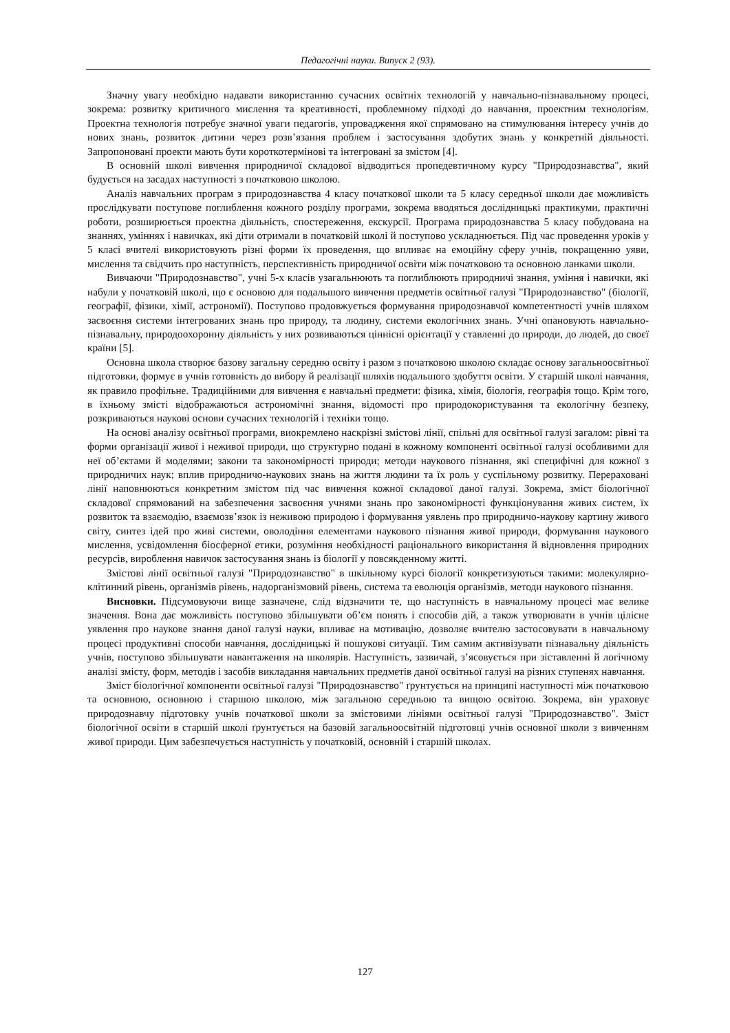Педагогічні науки. Випуск 2 (93).
Значну увагу необхідно надавати використанню сучасних освітніх технологій у навчально-пізнавальному процесі, зокрема: розвитку критичного мислення та креативності, проблемному підході до навчання, проектним технологіям. Проектна технологія потребує значної уваги педагогів, упровадження якої спрямовано на стимулювання інтересу учнів до нових знань, розвиток дитини через розв’язання проблем і застосування здобутих знань у конкретній діяльності. Запропоновані проекти мають бути короткотермінові та інтегровані за змістом [4].
В основній школі вивчення природничої складової відводиться пропедевтичному курсу "Природознавства", який будується на засадах наступності з початковою школою.
Аналіз навчальних програм з природознавства 4 класу початкової школи та 5 класу середньої школи дає можливість прослідкувати поступове поглиблення кожного розділу програми, зокрема вводяться дослідницькі практикуми, практичні роботи, розширюється проектна діяльність, спостереження, екскурсії. Програма природознавства 5 класу побудована на знаннях, уміннях і навичках, які діти отримали в початковій школі й поступово ускладнюється. Під час проведення уроків у 5 класі вчителі використовують різні форми їх проведення, що впливає на емоційну сферу учнів, покращенню уяви, мислення та свідчить про наступність, перспективність природничої освіти між початковою та основною ланками школи.
Вивчаючи "Природознавство", учні 5-х класів узагальнюють та поглиблюють природничі знання, уміння і навички, які набули у початковій школі, що є основою для подальшого вивчення предметів освітньої галузі "Природознавство" (біології, географії, фізики, хімії, астрономії). Поступово продовжується формування природознавчої компетентності учнів шляхом засвоєння системи інтегрованих знань про природу, та людину, системи екологічних знань. Учні опановують навчально-пізнавальну, природоохоронну діяльність у них розвиваються ціннісні орієнтації у ставленні до природи, до людей, до своєї країни [5].
Основна школа створює базову загальну середню освіту і разом з початковою школою складає основу загальноосвітньої підготовки, формує в учнів готовність до вибору й реалізації шляхів подальшого здобуття освіти. У старшій школі навчання, як правило профільне. Традиційними для вивчення є навчальні предмети: фізика, хімія, біологія, географія тощо. Крім того, в їхньому змісті відображаються астрономічні знання, відомості про природокористування та екологічну безпеку, розкриваються наукові основи сучасних технологій і техніки тощо.
На основі аналізу освітньої програми, виокремлено наскрізні змістові лінії, спільні для освітньої галузі загалом: рівні та форми організації живої і неживої природи, що структурно подані в кожному компоненті освітньої галузі особливими для неї об’єктами й моделями; закони та закономірності природи; методи наукового пізнання, які специфічні для кожної з природничих наук; вплив природничо-наукових знань на життя людини та їх роль у суспільному розвитку. Перераховані лінії наповнюються конкретним змістом під час вивчення кожної складової даної галузі. Зокрема, зміст біологічної складової спрямований на забезпечення засвоєння учнями знань про закономірності функціонування живих систем, їх розвиток та взаємодію, взаємозв’язок із неживою природою і формування уявлень про природничо-наукову картину живого світу, синтез ідей про живі системи, оволодіння елементами наукового пізнання живої природи, формування наукового мислення, усвідомлення біосферної етики, розуміння необхідності раціонального використання й відновлення природних ресурсів, вироблення навичок застосування знань із біології у повсякденному житті.
Змістові лінії освітньої галузі "Природознавство" в шкільному курсі біології конкретизуються такими: молекулярно-клітинний рівень, організмів рівень, надорганізмовий рівень, система та еволюція організмів, методи наукового пізнання.
Висновки. Підсумовуючи вище зазначене, слід відзначити те, що наступність в навчальному процесі має велике значення. Вона дає можливість поступово збільшувати об’єм понять і способів дій, а також утворювати в учнів цілісне уявлення про наукове знання даної галузі науки, впливає на мотивацію, дозволяє вчителю застосовувати в навчальному процесі продуктивні способи навчання, дослідницькі й пошукові ситуації. Тим самим активізувати пізнавальну діяльність учнів, поступово збільшувати навантаження на школярів. Наступність, зазвичай, з’ясовується при зіставленні й логічному аналізі змісту, форм, методів і засобів викладання навчальних предметів даної освітньої галузі на різних ступенях навчання.
Зміст біологічної компоненти освітньої галузі "Природознавство" ґрунтується на принципі наступності між початковою та основною, основною і старшою школою, між загальною середньою та вищою освітою. Зокрема, він ураховує природознавчу підготовку учнів початкової школи за змістовими лініями освітньої галузі "Природознавство". Зміст біологічної освіти в старшій школі ґрунтується на базовій загальноосвітній підготовці учнів основної школи з вивченням живої природи. Цим забезпечується наступність у початковій, основній і старшій школах.
127